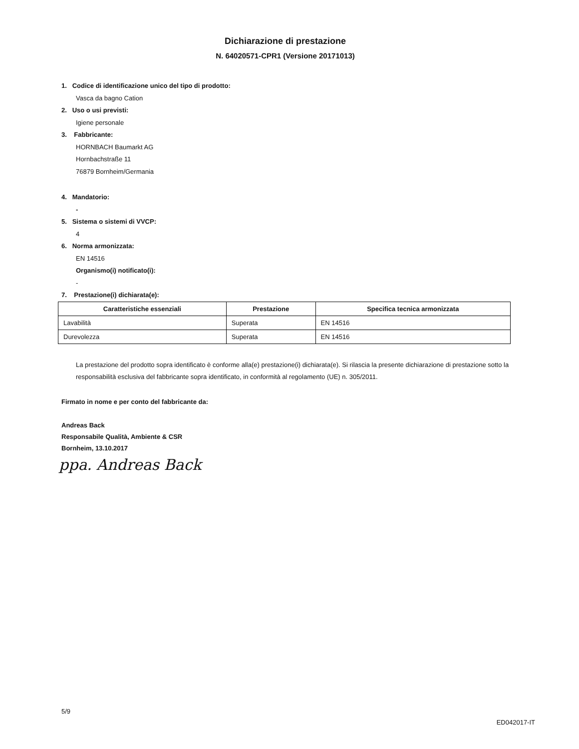Dichiarazione di prestazione
N. 64020571-CPR1 (Versione 20171013)
1. Codice di identificazione unico del tipo di prodotto:
Vasca da bagno Cation
2. Uso o usi previsti:
Igiene personale
3. Fabbricante:
HORNBACH Baumarkt AG
Hornbachstraße 11
76879 Bornheim/Germania
4. Mandatorio:
-
5. Sistema o sistemi di VVCP:
4
6. Norma armonizzata:
EN 14516
Organismo(i) notificato(i):
-
7. Prestazione(i) dichiarata(e):
| Caratteristiche essenziali | Prestazione | Specifica tecnica armonizzata |
| --- | --- | --- |
| Lavabilità | Superata | EN 14516 |
| Durevolezza | Superata | EN 14516 |
La prestazione del prodotto sopra identificato è conforme alla(e) prestazione(i) dichiarata(e). Si rilascia la presente dichiarazione di prestazione sotto la responsabilità esclusiva del fabbricante sopra identificato, in conformità al regolamento (UE) n. 305/2011.
Firmato in nome e per conto del fabbricante da:
Andreas Back
Responsabile Qualità, Ambiente & CSR
Bornheim, 13.10.2017
ppa. Andreas Back
5/9
ED042017-IT